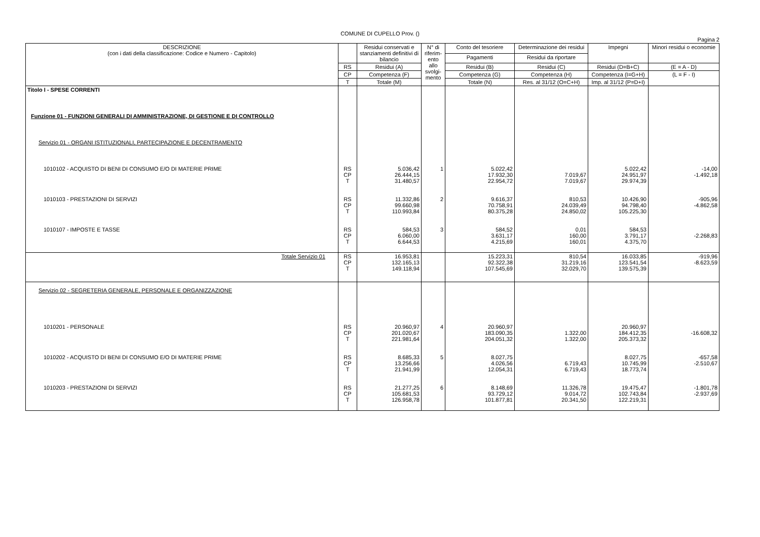COMUNE DI CUPELLO Prov. ()
Pagina 2
| DESCRIZIONE (con i dati della classificazione: Codice e Numero - Capitolo) | | Residui conservati e stanziamenti definitivi di bilancio | N° di riferim-ento allo svolgi-mento | Conto del tesoriere | Determinazione dei residui | Impegni | Minori residui o economie |
| --- | --- | --- | --- | --- | --- | --- | --- |
| | | | | Pagamenti | Residui da riportare | | |
| | RS | Residui (A) | | Residui (B) | Residui (C) | Residui (D=B+C) | (E = A - D) |
| | CP | Competenza (F) | | Competenza (G) | Competenza (H) | Competenza (I=G+H) | (L = F - I) |
| | T | Totale (M) | | Totale (N) | Res. al 31/12 (O=C+H) | Imp. al 31/12 (P=D+I) | |
| Titolo I - SPESE CORRENTI | | | | | | | |
| Funzione 01 - FUNZIONI GENERALI DI AMMINISTRAZIONE, DI GESTIONE E DI CONTROLLO | | | | | | | |
| Servizio 01 - ORGANI ISTITUZIONALI, PARTECIPAZIONE E DECENTRAMENTO | | | | | | | |
| 1010102 - ACQUISTO DI BENI DI CONSUMO E/O DI MATERIE PRIME | RS CP T | 5.036,42 26.444,15 31.480,57 | 1 | 5.022,42 17.932,30 22.954,72 | 7.019,67 7.019,67 | 5.022,42 24.951,97 29.974,39 | -14,00 -1.492,18 |
| 1010103 - PRESTAZIONI DI SERVIZI | RS CP T | 11.332,86 99.660,98 110.993,84 | 2 | 9.616,37 70.758,91 80.375,28 | 810,53 24.039,49 24.850,02 | 10.426,90 94.798,40 105.225,30 | -905,96 -4.862,58 |
| 1010107 - IMPOSTE E TASSE | RS CP T | 584,53 6.060,00 6.644,53 | 3 | 584,52 3.631,17 4.215,69 | 0,01 160,00 160,01 | 584,53 3.791,17 4.375,70 | -2.268,83 |
| Totale Servizio 01 | RS CP T | 16.953,81 132.165,13 149.118,94 | | 15.223,31 92.322,38 107.545,69 | 810,54 31.219,16 32.029,70 | 16.033,85 123.541,54 139.575,39 | -919,96 -8.623,59 |
| Servizio 02 - SEGRETERIA GENERALE, PERSONALE E ORGANIZZAZIONE | | | | | | | |
| 1010201 - PERSONALE | RS CP T | 20.960,97 201.020,67 221.981,64 | 4 | 20.960,97 183.090,35 204.051,32 | 1.322,00 1.322,00 | 20.960,97 184.412,35 205.373,32 | -16.608,32 |
| 1010202 - ACQUISTO DI BENI DI CONSUMO E/O DI MATERIE PRIME | RS CP T | 8.685,33 13.256,66 21.941,99 | 5 | 8.027,75 4.026,56 12.054,31 | 6.719,43 6.719,43 | 8.027,75 10.745,99 18.773,74 | -657,58 -2.510,67 |
| 1010203 - PRESTAZIONI DI SERVIZI | RS CP T | 21.277,25 105.681,53 126.958,78 | 6 | 8.148,69 93.729,12 101.877,81 | 11.326,78 9.014,72 20.341,50 | 19.475,47 102.743,84 122.219,31 | -1.801,78 -2.937,69 |